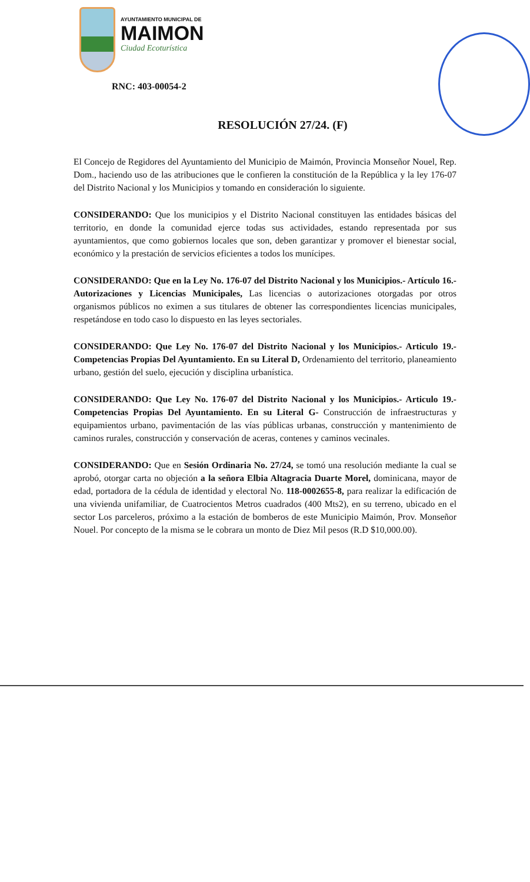AYUNTAMIENTO MUNICIPAL DE
MAIMON
Ciudad Ecoturística
RNC: 403-00054-2
RESOLUCIÓN 27/24. (F)
El Concejo de Regidores del Ayuntamiento del Municipio de Maimón, Provincia Monseñor Nouel, Rep. Dom., haciendo uso de las atribuciones que le confieren la constitución de la República y la ley 176-07 del Distrito Nacional y los Municipios y tomando en consideración lo siguiente.
CONSIDERANDO: Que los municipios y el Distrito Nacional constituyen las entidades básicas del territorio, en donde la comunidad ejerce todas sus actividades, estando representada por sus ayuntamientos, que como gobiernos locales que son, deben garantizar y promover el bienestar social, económico y la prestación de servicios eficientes a todos los munícipes.
CONSIDERANDO: Que en la Ley No. 176-07 del Distrito Nacional y los Municipios.- Artículo 16.- Autorizaciones y Licencias Municipales, Las licencias o autorizaciones otorgadas por otros organismos públicos no eximen a sus titulares de obtener las correspondientes licencias municipales, respetándose en todo caso lo dispuesto en las leyes sectoriales.
CONSIDERANDO: Que Ley No. 176-07 del Distrito Nacional y los Municipios.- Articulo 19.- Competencias Propias Del Ayuntamiento. En su Literal D, Ordenamiento del territorio, planeamiento urbano, gestión del suelo, ejecución y disciplina urbanística.
CONSIDERANDO: Que Ley No. 176-07 del Distrito Nacional y los Municipios.- Articulo 19.- Competencias Propias Del Ayuntamiento. En su Literal G- Construcción de infraestructuras y equipamientos urbano, pavimentación de las vías públicas urbanas, construcción y mantenimiento de caminos rurales, construcción y conservación de aceras, contenes y caminos vecinales.
CONSIDERANDO: Que en Sesión Ordinaria No. 27/24, se tomó una resolución mediante la cual se aprobó, otorgar carta no objeción a la señora Elbia Altagracia Duarte Morel, dominicana, mayor de edad, portadora de la cédula de identidad y electoral No. 118-0002655-8, para realizar la edificación de una vivienda unifamiliar, de Cuatrocientos Metros cuadrados (400 Mts2), en su terreno, ubicado en el sector Los parceleros, próximo a la estación de bomberos de este Municipio Maimón, Prov. Monseñor Nouel. Por concepto de la misma se le cobrara un monto de Diez Mil pesos (R.D $10,000.00).